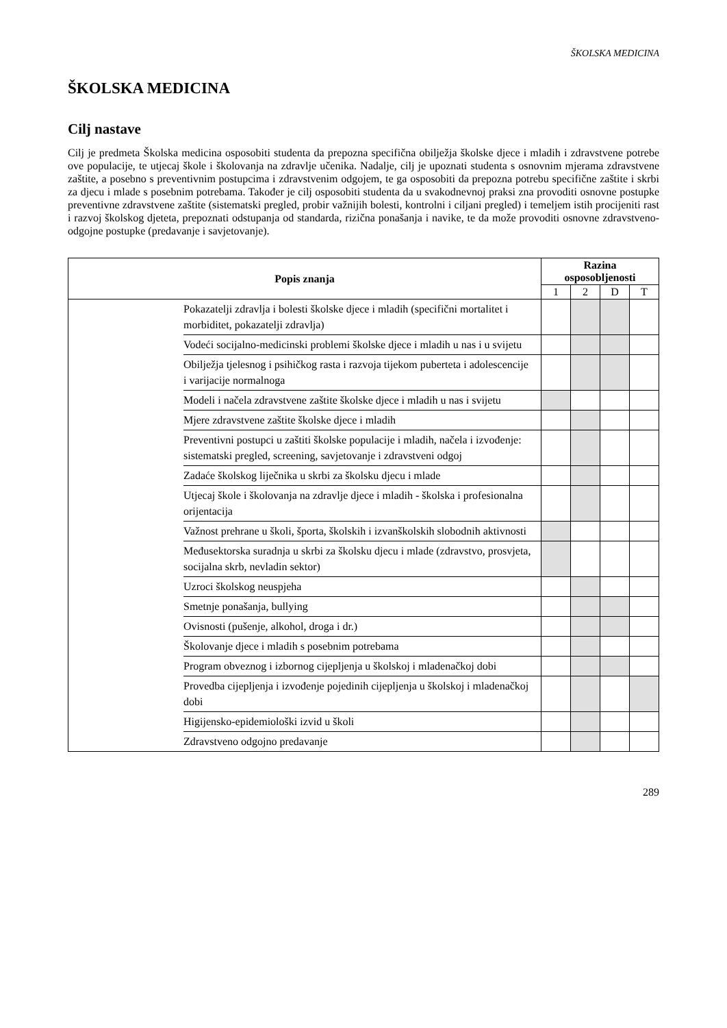ŠKOLSKA MEDICINA
ŠKOLSKA MEDICINA
Cilj nastave
Cilj je predmeta Školska medicina osposobiti studenta da prepozna specifična obilježja školske djece i mladih i zdravstvene potrebe ove populacije, te utjecaj škole i školovanja na zdravlje učenika. Nadalje, cilj je upoznati studenta s osnovnim mjerama zdravstvene zaštite, a posebno s preventivnim postupcima i zdravstvenim odgojem, te ga osposobiti da prepozna potrebu specifične zaštite i skrbi za djecu i mlade s posebnim potrebama. Također je cilj osposobiti studenta da u svakodnevnoj praksi zna provoditi osnovne postupke preventivne zdravstvene zaštite (sistematski pregled, probir važnijih bolesti, kontrolni i ciljani pregled) i temeljem istih procijeniti rast i razvoj školskog djeteta, prepoznati odstupanja od standarda, rizična ponašanja i navike, te da može provoditi osnovne zdravstveno-odgojne postupke (predavanje i savjetovanje).
| Popis znanja | | Razina osposobljenosti | | | |
| --- | --- | --- | --- | --- | --- |
| | | 1 | 2 | D | T |
| | Pokazatelji zdravlja i bolesti školske djece i mladih (specifični mortalitet i morbiditet, pokazatelji zdravlja) | | | | |
| | Vodeći socijalno-medicinski problemi školske djece i mladih u nas i u svijetu | | | | |
| | Obilježja tjelesnog i psihičkog rasta i razvoja tijekom puberteta i adolescencije i varijacije normalnoga | | | | |
| | Modeli i načela zdravstvene zaštite školske djece i mladih u nas i svijetu | | | | |
| | Mjere zdravstvene zaštite školske djece i mladih | | | | |
| | Preventivni postupci u zaštiti školske populacije i mladih, načela i izvođenje: sistematski pregled, screening, savjetovanje i zdravstveni odgoj | | | | |
| | Zadaće školskog liječnika u skrbi za školsku djecu i mlade | | | | |
| | Utjecaj škole i školovanja na zdravlje djece i mladih - školska i profesionalna orijentacija | | | | |
| | Važnost prehrane u školi, športa, školskih i izvanškolskih slobodnih aktivnosti | | | | |
| | Međusektorska suradnja u skrbi za školsku djecu i mlade (zdravstvo, prosvjeta, socijalna skrb, nevladin sektor) | | | | |
| | Uzroci školskog neuspjeha | | | | |
| | Smetnje ponašanja, bullying | | | | |
| | Ovisnosti (pušenje, alkohol, droga i dr.) | | | | |
| | Školovanje djece i mladih s posebnim potrebama | | | | |
| | Program obveznog i izbornog cijepljenja u školskoj i mladenačkoj dobi | | | | |
| | Provedba cijepljenja i izvođenje pojedinih cijepljenja u školskoj i mladenačkoj dobi | | | | |
| | Higijensko-epidemiološki izvid u školi | | | | |
| | Zdravstveno odgojno predavanje | | | | |
289